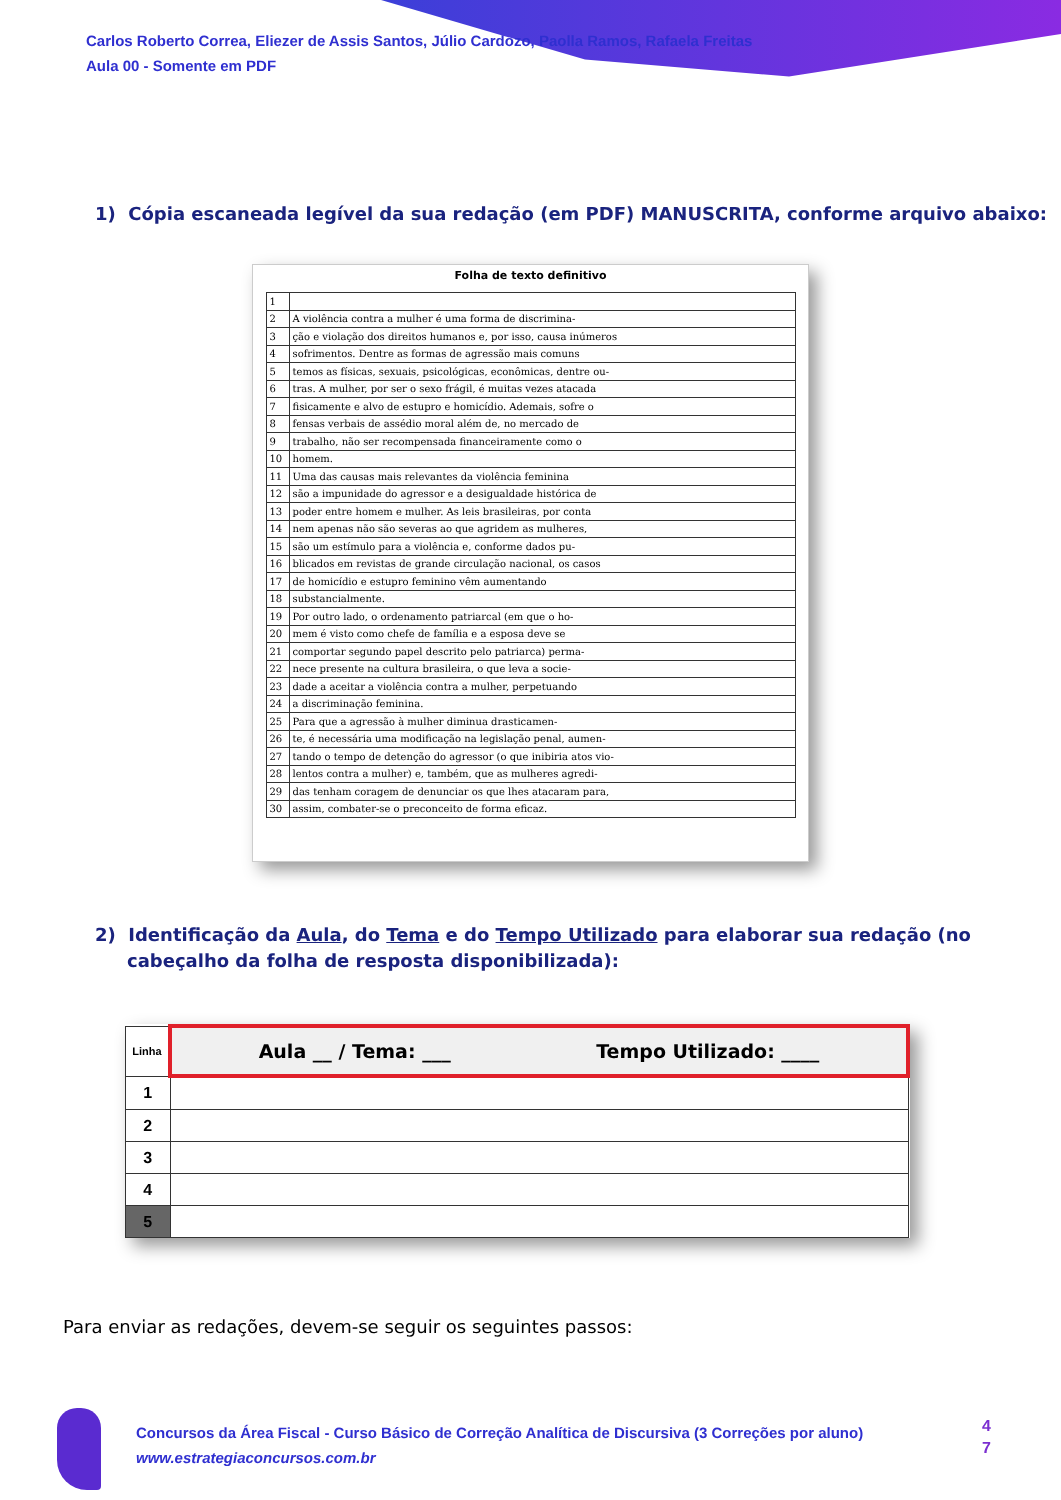Carlos Roberto Correa, Eliezer de Assis Santos, Júlio Cardozo, Paolla Ramos, Rafaela Freitas
Aula 00 - Somente em PDF
1) Cópia escaneada legível da sua redação (em PDF) MANUSCRITA, conforme arquivo abaixo:
Folha de texto definitivo
| 1 | |
| 2 | A violência contra a mulher é uma forma de discrimina- |
| 3 | ção e violação dos direitos humanos e, por isso, causa inúmeros |
| 4 | sofrimentos. Dentre as formas de agressão mais comuns |
| 5 | temos as físicas, sexuais, psicológicas, econômicas, dentre ou- |
| 6 | tras. A mulher, por ser o sexo frágil, é muitas vezes atacada |
| 7 | fisicamente e alvo de estupro e homicídio. Ademais, sofre o |
| 8 | fensas verbais de assédio moral além de, no mercado de |
| 9 | trabalho, não ser recompensada financeiramente como o |
| 10 | homem. |
| 11 | Uma das causas mais relevantes da violência feminina |
| 12 | são a impunidade do agressor e a desigualdade histórica de |
| 13 | poder entre homem e mulher. As leis brasileiras, por conta |
| 14 | nem apenas não são severas ao que agridem as mulheres, |
| 15 | são um estímulo para a violência e, conforme dados pu- |
| 16 | blicados em revistas de grande circulação nacional, os casos |
| 17 | de homicídio e estupro feminino vêm aumentando |
| 18 | substancialmente. |
| 19 | Por outro lado, o ordenamento patriarcal (em que o ho- |
| 20 | mem é visto como chefe de família e a esposa deve se |
| 21 | comportar segundo papel descrito pelo patriarca) perma- |
| 22 | nece presente na cultura brasileira, o que leva a socie- |
| 23 | dade a aceitar a violência contra a mulher, perpetuando |
| 24 | a discriminação feminina. |
| 25 | Para que a agressão à mulher diminua drasticamen- |
| 26 | te, é necessária uma modificação na legislação penal, aumen- |
| 27 | tando o tempo de detenção do agressor (o que inibiria atos vio- |
| 28 | lentos contra a mulher) e, também, que as mulheres agredi- |
| 29 | das tenham coragem de denunciar os que lhes atacaram para, |
| 30 | assim, combater-se o preconceito de forma eficaz. |
2) Identificação da Aula, do Tema e do Tempo Utilizado para elaborar sua redação (no cabeçalho da folha de resposta disponibilizada):
| Linha | Aula __ / Tema: ___ Tempo Utilizado: ____ |
| --- | --- |
| 1 | |
| 2 | |
| 3 | |
| 4 | |
| 5 | |
Para enviar as redações, devem-se seguir os seguintes passos:
Concursos da Área Fiscal - Curso Básico de Correção Analítica de Discursiva (3 Correções por aluno)
www.estrategiaconcursos.com.br
4
7